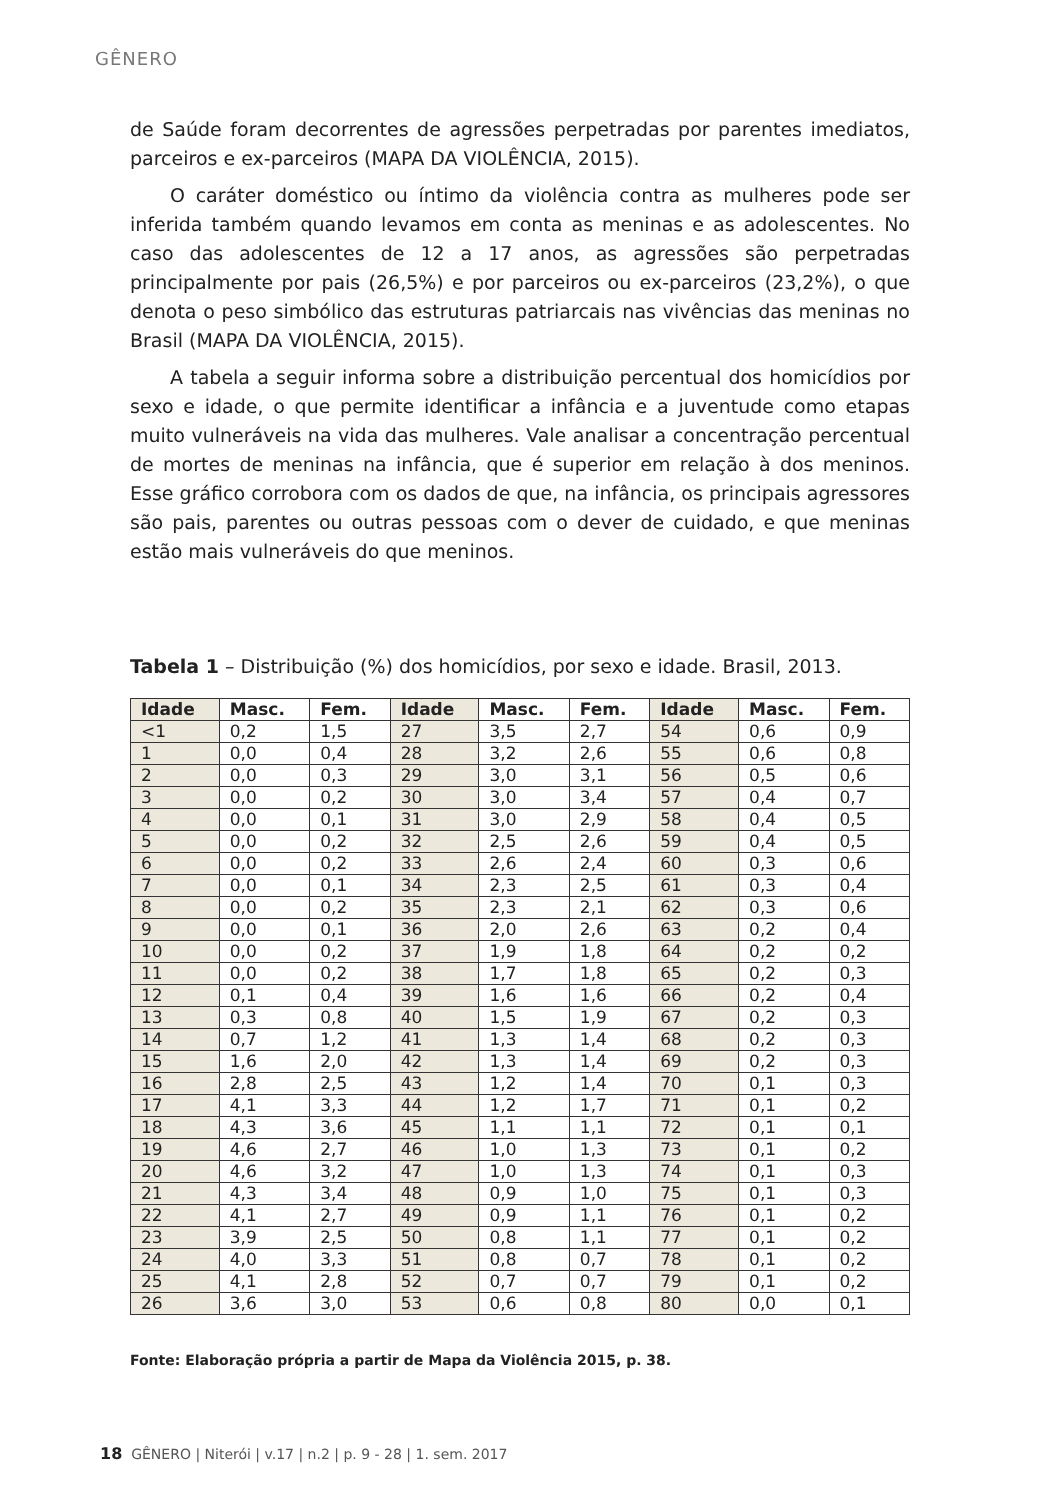GÊNERO
de Saúde foram decorrentes de agressões perpetradas por parentes imediatos, parceiros e ex-parceiros (MAPA DA VIOLÊNCIA, 2015).
O caráter doméstico ou íntimo da violência contra as mulheres pode ser inferida também quando levamos em conta as meninas e as adolescentes. No caso das adolescentes de 12 a 17 anos, as agressões são perpetradas principalmente por pais (26,5%) e por parceiros ou ex-parceiros (23,2%), o que denota o peso simbólico das estruturas patriarcais nas vivências das meninas no Brasil (MAPA DA VIOLÊNCIA, 2015).
A tabela a seguir informa sobre a distribuição percentual dos homicídios por sexo e idade, o que permite identificar a infância e a juventude como etapas muito vulneráveis na vida das mulheres. Vale analisar a concentração percentual de mortes de meninas na infância, que é superior em relação à dos meninos. Esse gráfico corrobora com os dados de que, na infância, os principais agressores são pais, parentes ou outras pessoas com o dever de cuidado, e que meninas estão mais vulneráveis do que meninos.
Tabela 1 – Distribuição (%) dos homicídios, por sexo e idade. Brasil, 2013.
| Idade | Masc. | Fem. | Idade | Masc. | Fem. | Idade | Masc. | Fem. |
| --- | --- | --- | --- | --- | --- | --- | --- | --- |
| <1 | 0,2 | 1,5 | 27 | 3,5 | 2,7 | 54 | 0,6 | 0,9 |
| 1 | 0,0 | 0,4 | 28 | 3,2 | 2,6 | 55 | 0,6 | 0,8 |
| 2 | 0,0 | 0,3 | 29 | 3,0 | 3,1 | 56 | 0,5 | 0,6 |
| 3 | 0,0 | 0,2 | 30 | 3,0 | 3,4 | 57 | 0,4 | 0,7 |
| 4 | 0,0 | 0,1 | 31 | 3,0 | 2,9 | 58 | 0,4 | 0,5 |
| 5 | 0,0 | 0,2 | 32 | 2,5 | 2,6 | 59 | 0,4 | 0,5 |
| 6 | 0,0 | 0,2 | 33 | 2,6 | 2,4 | 60 | 0,3 | 0,6 |
| 7 | 0,0 | 0,1 | 34 | 2,3 | 2,5 | 61 | 0,3 | 0,4 |
| 8 | 0,0 | 0,2 | 35 | 2,3 | 2,1 | 62 | 0,3 | 0,6 |
| 9 | 0,0 | 0,1 | 36 | 2,0 | 2,6 | 63 | 0,2 | 0,4 |
| 10 | 0,0 | 0,2 | 37 | 1,9 | 1,8 | 64 | 0,2 | 0,2 |
| 11 | 0,0 | 0,2 | 38 | 1,7 | 1,8 | 65 | 0,2 | 0,3 |
| 12 | 0,1 | 0,4 | 39 | 1,6 | 1,6 | 66 | 0,2 | 0,4 |
| 13 | 0,3 | 0,8 | 40 | 1,5 | 1,9 | 67 | 0,2 | 0,3 |
| 14 | 0,7 | 1,2 | 41 | 1,3 | 1,4 | 68 | 0,2 | 0,3 |
| 15 | 1,6 | 2,0 | 42 | 1,3 | 1,4 | 69 | 0,2 | 0,3 |
| 16 | 2,8 | 2,5 | 43 | 1,2 | 1,4 | 70 | 0,1 | 0,3 |
| 17 | 4,1 | 3,3 | 44 | 1,2 | 1,7 | 71 | 0,1 | 0,2 |
| 18 | 4,3 | 3,6 | 45 | 1,1 | 1,1 | 72 | 0,1 | 0,1 |
| 19 | 4,6 | 2,7 | 46 | 1,0 | 1,3 | 73 | 0,1 | 0,2 |
| 20 | 4,6 | 3,2 | 47 | 1,0 | 1,3 | 74 | 0,1 | 0,3 |
| 21 | 4,3 | 3,4 | 48 | 0,9 | 1,0 | 75 | 0,1 | 0,3 |
| 22 | 4,1 | 2,7 | 49 | 0,9 | 1,1 | 76 | 0,1 | 0,2 |
| 23 | 3,9 | 2,5 | 50 | 0,8 | 1,1 | 77 | 0,1 | 0,2 |
| 24 | 4,0 | 3,3 | 51 | 0,8 | 0,7 | 78 | 0,1 | 0,2 |
| 25 | 4,1 | 2,8 | 52 | 0,7 | 0,7 | 79 | 0,1 | 0,2 |
| 26 | 3,6 | 3,0 | 53 | 0,6 | 0,8 | 80 | 0,0 | 0,1 |
Fonte: Elaboração própria a partir de Mapa da Violência 2015, p. 38.
18 GÊNERO | Niterói | v.17 | n.2 | p. 9 - 28 | 1. sem. 2017